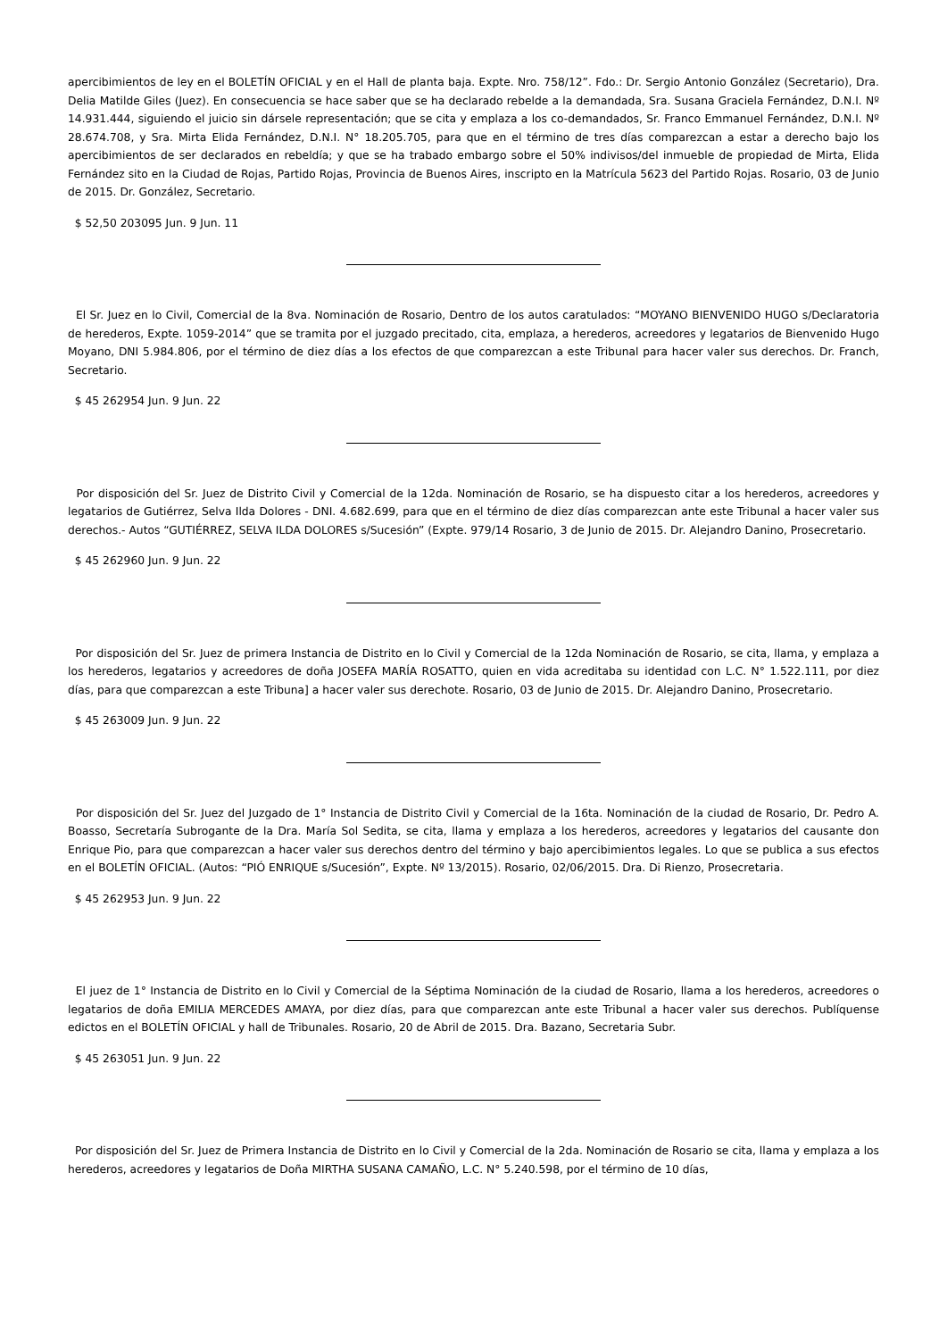apercibimientos de ley en el BOLETÍN OFICIAL y en el Hall de planta baja. Expte. Nro. 758/12”. Fdo.: Dr. Sergio Antonio González (Secretario), Dra. Delia Matilde Giles (Juez). En consecuencia se hace saber que se ha declarado rebelde a la demandada, Sra. Susana Graciela Fernández, D.N.I. Nº 14.931.444, siguiendo el juicio sin dársele representación; que se cita y emplaza a los co-demandados, Sr. Franco Emmanuel Fernández, D.N.I. Nº 28.674.708, y Sra. Mirta Elida Fernández, D.N.I. N° 18.205.705, para que en el término de tres días comparezcan a estar a derecho bajo los apercibimientos de ser declarados en rebeldía; y que se ha trabado embargo sobre el 50% indivisos/del inmueble de propiedad de Mirta, Elida Fernández sito en la Ciudad de Rojas, Partido Rojas, Provincia de Buenos Aires, inscripto en la Matrícula 5623 del Partido Rojas. Rosario, 03 de Junio de 2015. Dr. González, Secretario.
$ 52,50 203095 Jun. 9 Jun. 11
El Sr. Juez en lo Civil, Comercial de la 8va. Nominación de Rosario, Dentro de los autos caratulados: “MOYANO BIENVENIDO HUGO s/Declaratoria de herederos, Expte. 1059-2014” que se tramita por el juzgado precitado, cita, emplaza, a herederos, acreedores y legatarios de Bienvenido Hugo Moyano, DNI 5.984.806, por el término de diez días a los efectos de que comparezcan a este Tribunal para hacer valer sus derechos. Dr. Franch, Secretario.
$ 45 262954 Jun. 9 Jun. 22
Por disposición del Sr. Juez de Distrito Civil y Comercial de la 12da. Nominación de Rosario, se ha dispuesto citar a los herederos, acreedores y legatarios de Gutiérrez, Selva Ilda Dolores - DNI. 4.682.699, para que en el término de diez días comparezcan ante este Tribunal a hacer valer sus derechos.- Autos “GUTIÉRREZ, SELVA ILDA DOLORES s/Sucesión” (Expte. 979/14 Rosario, 3 de Junio de 2015. Dr. Alejandro Danino, Prosecretario.
$ 45 262960 Jun. 9 Jun. 22
Por disposición del Sr. Juez de primera Instancia de Distrito en lo Civil y Comercial de la 12da Nominación de Rosario, se cita, llama, y emplaza a los herederos, legatarios y acreedores de doña JOSEFA MARÍA ROSATTO, quien en vida acreditaba su identidad con L.C. N° 1.522.111, por diez días, para que comparezcan a este Tribuna] a hacer valer sus derechote. Rosario, 03 de Junio de 2015. Dr. Alejandro Danino, Prosecretario.
$ 45 263009 Jun. 9 Jun. 22
Por disposición del Sr. Juez del Juzgado de 1° Instancia de Distrito Civil y Comercial de la 16ta. Nominación de la ciudad de Rosario, Dr. Pedro A. Boasso, Secretaría Subrogante de la Dra. María Sol Sedita, se cita, llama y emplaza a los herederos, acreedores y legatarios del causante don Enrique Pio, para que comparezcan a hacer valer sus derechos dentro del término y bajo apercibimientos legales. Lo que se publica a sus efectos en el BOLETÍN OFICIAL. (Autos: “PIÓ ENRIQUE s/Sucesión”, Expte. Nº 13/2015). Rosario, 02/06/2015. Dra. Di Rienzo, Prosecretaria.
$ 45 262953 Jun. 9 Jun. 22
El juez de 1° Instancia de Distrito en lo Civil y Comercial de la Séptima Nominación de la ciudad de Rosario, llama a los herederos, acreedores o legatarios de doña EMILIA MERCEDES AMAYA, por diez días, para que comparezcan ante este Tribunal a hacer valer sus derechos. Publíquense edictos en el BOLETÍN OFICIAL y hall de Tribunales. Rosario, 20 de Abril de 2015. Dra. Bazano, Secretaria Subr.
$ 45 263051 Jun. 9 Jun. 22
Por disposición del Sr. Juez de Primera Instancia de Distrito en lo Civil y Comercial de la 2da. Nominación de Rosario se cita, llama y emplaza a los herederos, acreedores y legatarios de Doña MIRTHA SUSANA CAMAÑO, L.C. N° 5.240.598, por el término de 10 días,